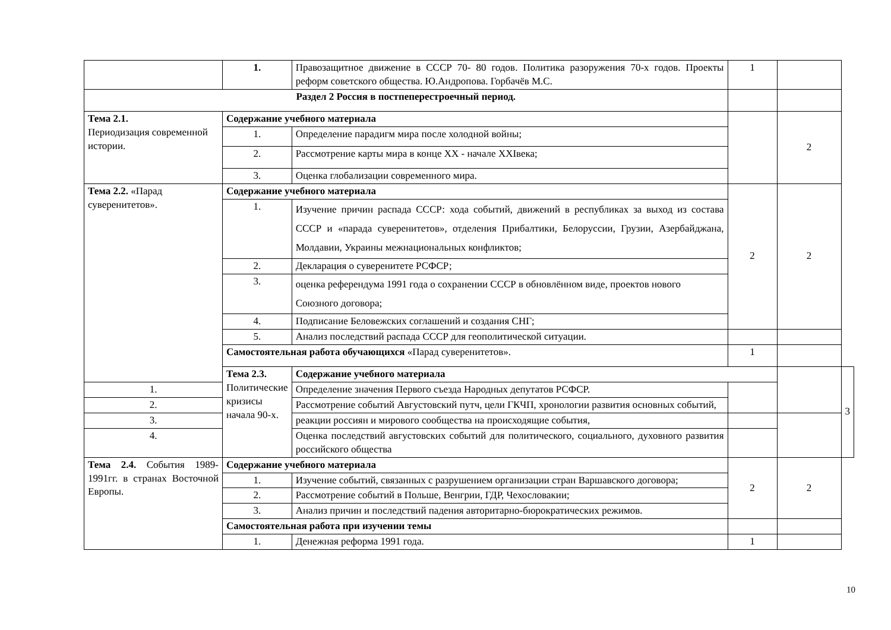| | 1. | Правозащитное движение в СССР 70- 80 годов. Политика разоружения 70-х годов. Проекты реформ советского общества. Ю.Андропова. Горбачёв М.С. | 1 | | |
| Раздел 2 Россия в постпеперестроечный период. | | | | | |
| Тема 2.1. Периодизация современной истории. | Содержание учебного материала | | | 2 | |
| | 1. | Определение парадигм мира после холодной войны; | | | |
| | 2. | Рассмотрение карты мира в конце XX - начале XXIвека; | | | |
| | 3. | Оценка глобализации современного мира. | | | |
| Тема 2.2. «Парад суверенитетов». | Содержание учебного материала | | 2 | 2 | |
| | 1. | Изучение причин распада СССР: хода событий, движений в республиках за выход из состава СССР и «парада суверенитетов», отделения Прибалтики, Белоруссии, Грузии, Азербайджана, Молдавии, Украины межнациональных конфликтов; | | | |
| | 2. | Декларация о суверенитете РСФСР; | | | |
| | 3. | оценка референдума 1991 года о сохранении СССР в обновлённом виде, проектов нового Союзного договора; | | | |
| | 4. | Подписание Беловежских соглашений и создания СНГ; | | | |
| | 5. | Анализ последствий распада СССР для геополитической ситуации. | | | |
| | Самостоятельная работа обучающихся «Парад суверенитетов». | | 1 | | |
| | Тема 2.3. Политические кризисы начала 90-х. | Содержание учебного материала | | | 3 |
| 1. | | Определение значения Первого съезда Народных депутатов РСФСР. | | | |
| 2. | | Рассмотрение событий Августовский путч, цели ГКЧП, хронологии развития основных событий, | | | |
| 3. | | реакции россиян и мирового сообщества на происходящие события, | | | |
| 4. | | Оценка последствий августовских событий для политического, социального, духовного развития российского общества | | | |
| Тема 2.4. События 1989-1991гг. в странах Восточной Европы. | Содержание учебного материала | | 2 | 2 | |
| | 1. | Изучение событий, связанных с разрушением организации стран Варшавского договора; | | | |
| | 2. | Рассмотрение событий в Польше, Венгрии, ГДР, Чехословакии; | | | |
| | 3. | Анализ причин и последствий падения авторитарно-бюрократических режимов. | | | |
| | Самостоятельная работа при изучении темы | | | | |
| | 1. | Денежная реформа 1991 года. | 1 | | |
10